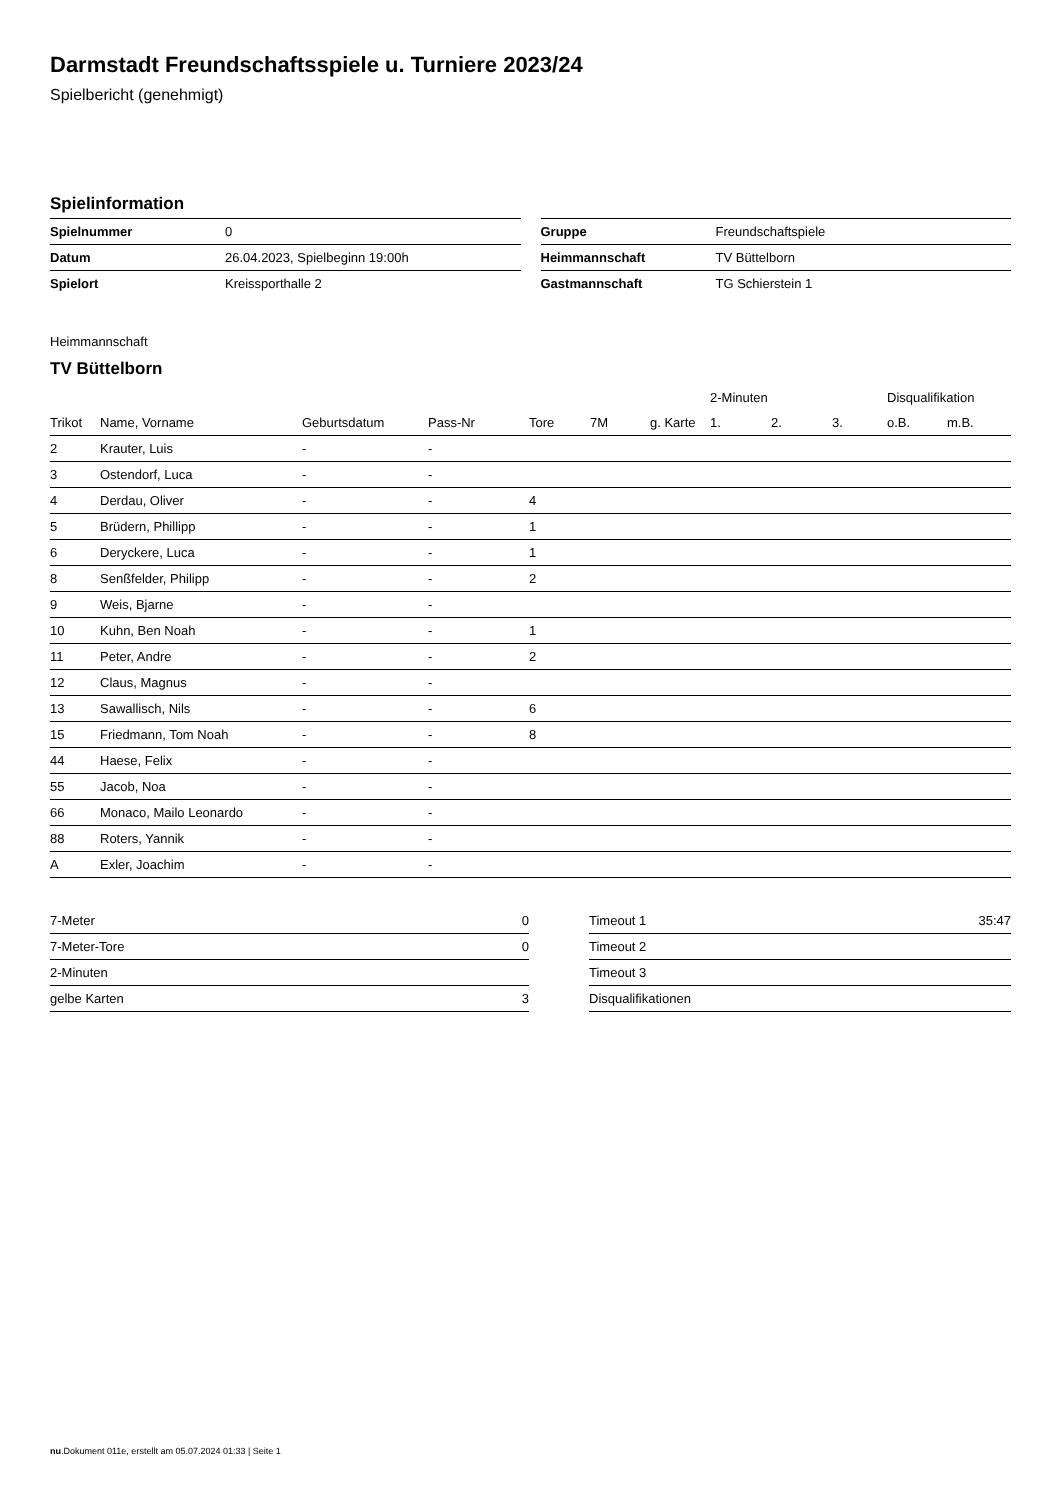Darmstadt Freundschaftsspiele u. Turniere 2023/24
Spielbericht (genehmigt)
Spielinformation
| Spielnummer | 0 |
| Datum | 26.04.2023, Spielbeginn 19:00h |
| Spielort | Kreissporthalle 2 |
| Gruppe | Freundschaftspiele |
| Heimmannschaft | TV Büttelborn |
| Gastmannschaft | TG Schierstein 1 |
Heimmannschaft
TV Büttelborn
| | | | | | | | 2-Minuten | | | Disqualifikation | |
| --- | --- | --- | --- | --- | --- | --- | --- | --- | --- | --- | --- |
| Trikot | Name, Vorname | Geburtsdatum | Pass-Nr | Tore | 7M | g. Karte | 1. | 2. | 3. | o.B. | m.B. |
| 2 | Krauter, Luis | - | - | | | | | | | | |
| 3 | Ostendorf, Luca | - | - | | | | | | | | |
| 4 | Derdau, Oliver | - | - | 4 | | | | | | | |
| 5 | Brüdern, Phillipp | - | - | 1 | | | | | | | |
| 6 | Deryckere, Luca | - | - | 1 | | | | | | | |
| 8 | Senßfelder, Philipp | - | - | 2 | | | | | | | |
| 9 | Weis, Bjarne | - | - | | | | | | | | |
| 10 | Kuhn, Ben Noah | - | - | 1 | | | | | | | |
| 11 | Peter, Andre | - | - | 2 | | | | | | | |
| 12 | Claus, Magnus | - | - | | | | | | | | |
| 13 | Sawallisch, Nils | - | - | 6 | | | | | | | |
| 15 | Friedmann, Tom Noah | - | - | 8 | | | | | | | |
| 44 | Haese, Felix | - | - | | | | | | | | |
| 55 | Jacob, Noa | - | - | | | | | | | | |
| 66 | Monaco, Mailo Leonardo | - | - | | | | | | | | |
| 88 | Roters, Yannik | - | - | | | | | | | | |
| A | Exler, Joachim | - | - | | | | | | | | |
| 7-Meter | 0 |
| 7-Meter-Tore | 0 |
| 2-Minuten | |
| gelbe Karten | 3 |
| Timeout 1 | 35:47 |
| Timeout 2 | |
| Timeout 3 | |
| Disqualifikationen | |
nu.Dokument 011e, erstellt am 05.07.2024 01:33 | Seite 1